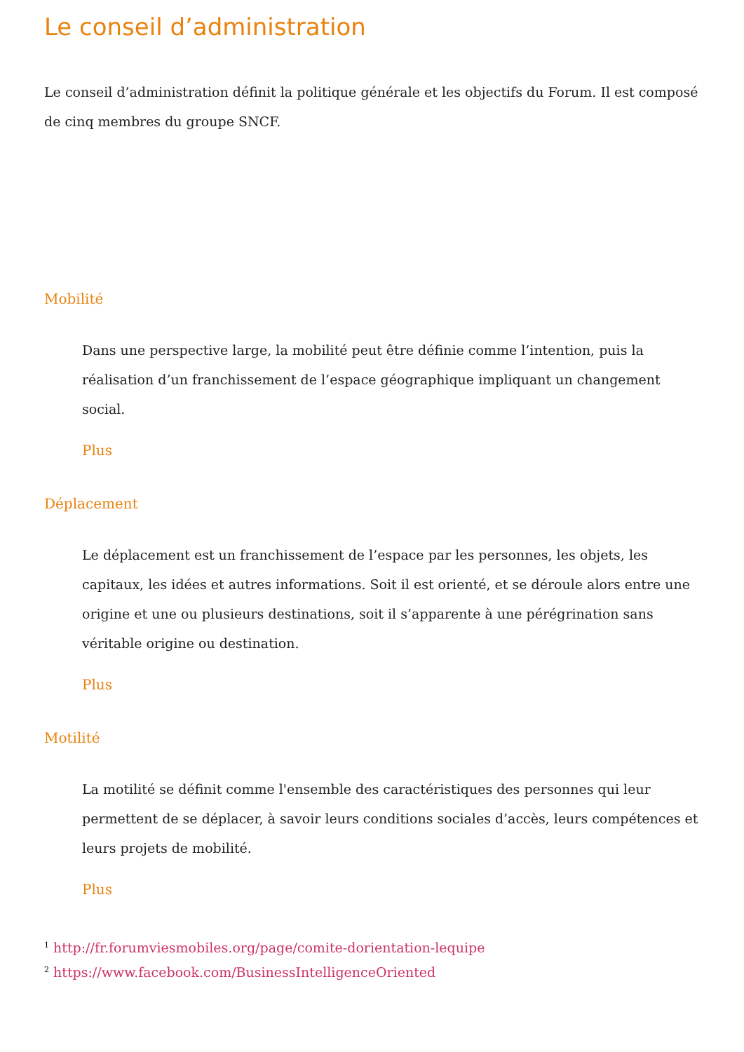Le conseil d’administration
Le conseil d’administration définit la politique générale et les objectifs du Forum. Il est composé de cinq membres du groupe SNCF.
Mobilité
Dans une perspective large, la mobilité peut être définie comme l’intention, puis la réalisation d’un franchissement de l’espace géographique impliquant un changement social.
Plus
Déplacement
Le déplacement est un franchissement de l’espace par les personnes, les objets, les capitaux, les idées et autres informations. Soit il est orienté, et se déroule alors entre une origine et une ou plusieurs destinations, soit il s’apparente à une pérégrination sans véritable origine ou destination.
Plus
Motilité
La motilité se définit comme l'ensemble des caractéristiques des personnes qui leur permettent de se déplacer, à savoir leurs conditions sociales d’accès, leurs compétences et leurs projets de mobilité.
Plus
<sup>1</sup> http://fr.forumviesmobiles.org/page/comite-dorientation-lequipe
<sup>2</sup> https://www.facebook.com/BusinessIntelligenceOriented